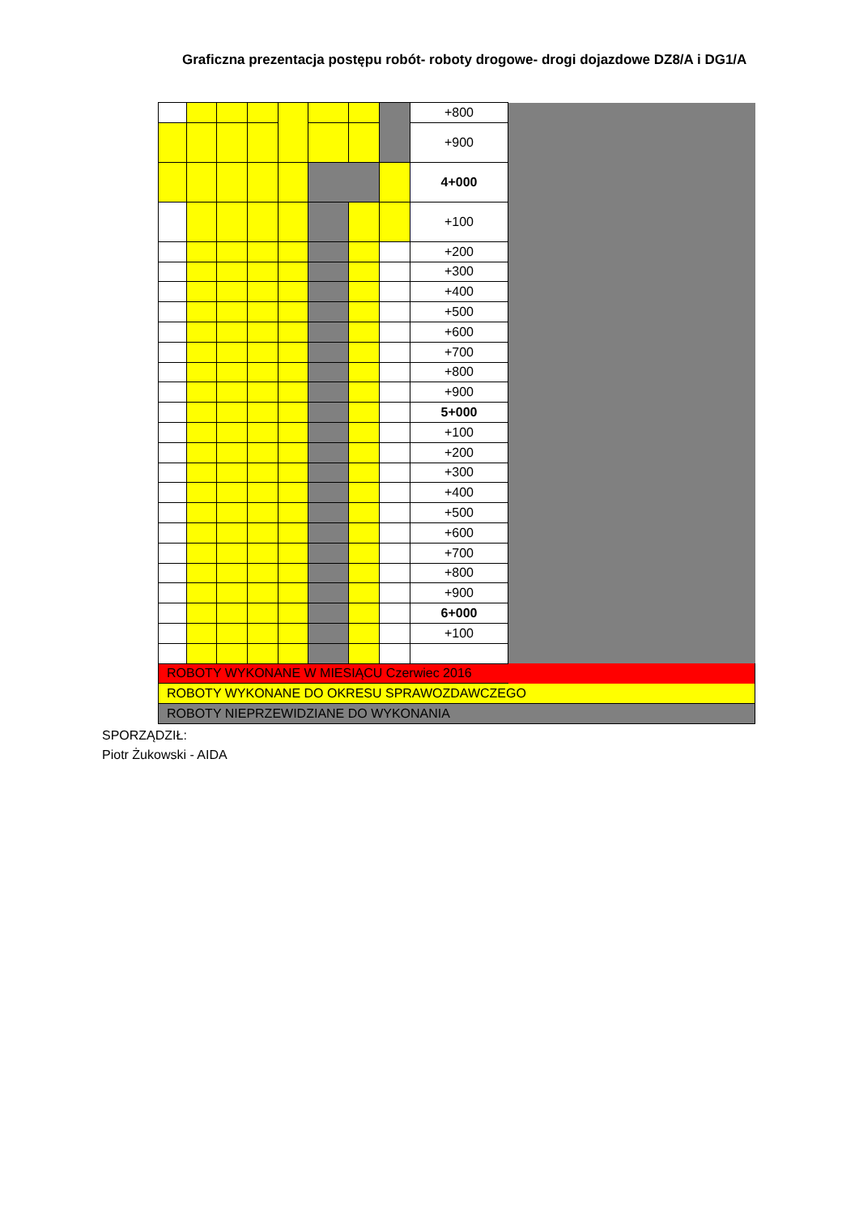Graficzna prezentacja postępu robót- roboty drogowe- drogi dojazdowe DZ8/A i DG1/A
| | | | | | | | | +800 | |
| | | | | | | | | +900 | |
| | | | | | | | | 4+000 | |
| | | | | | | | | +100 | |
| | | | | | | | | +200 | |
| | | | | | | | | +300 | |
| | | | | | | | | +400 | |
| | | | | | | | | +500 | |
| | | | | | | | | +600 | |
| | | | | | | | | +700 | |
| | | | | | | | | +800 | |
| | | | | | | | | +900 | |
| | | | | | | | | 5+000 | |
| | | | | | | | | +100 | |
| | | | | | | | | +200 | |
| | | | | | | | | +300 | |
| | | | | | | | | +400 | |
| | | | | | | | | +500 | |
| | | | | | | | | +600 | |
| | | | | | | | | +700 | |
| | | | | | | | | +800 | |
| | | | | | | | | +900 | |
| | | | | | | | | 6+000 | |
| | | | | | | | | +100 | |
| ROBOTY WYKONANE W MIESIĄCU Czerwiec 2016 | | | | | | | | | |
| ROBOTY WYKONANE DO OKRESU SPRAWOZDAWCZEGO | | | | | | | | | |
| ROBOTY NIEPRZEWIDZIANE DO WYKONANIA | | | | | | | | | |
SPORZĄDZIŁ:
Piotr Żukowski - AIDA